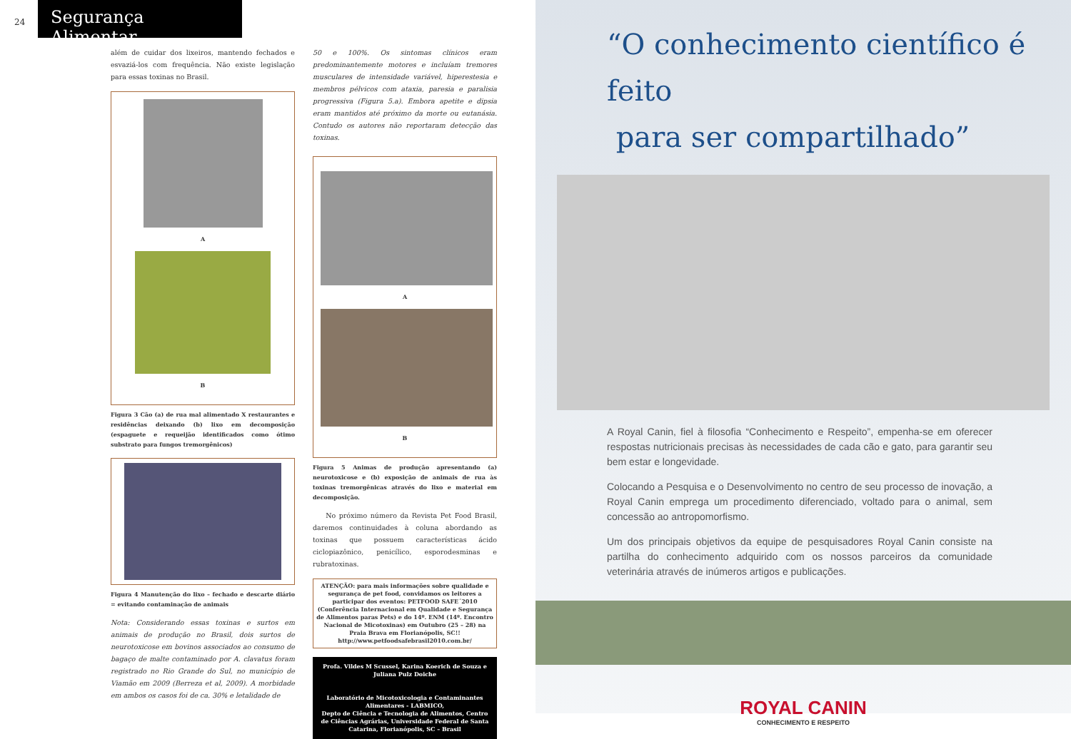24
Segurança Alimentar
além de cuidar dos lixeiros, mantendo fechados e esvaziá-los com frequência. Não existe legislação para essas toxinas no Brasil.
A
B
Figura 3 Cão (a) de rua mal alimentado X restaurantes e residências deixando (b) lixo em decomposição (espaguete e requeijão identificados como ótimo substrato para fungos tremorgênicos)
Figura 4 Manutenção do lixo – fechado e descarte diário = evitando contaminação de animais
Nota: Considerando essas toxinas e surtos em animais de produção no Brasil, dois surtos de neurotoxicose em bovinos associados ao consumo de bagaço de malte contaminado por A. clavatus foram registrado no Rio Grande do Sul, no município de Viamão em 2009 (Berreza et al, 2009). A morbidade em ambos os casos foi de ca. 30% e letalidade de
50 e 100%. Os sintomas clínicos eram predominantemente motores e incluíam tremores musculares de intensidade variável, hiperestesia e membros pélvicos com ataxia, paresia e paralisia progressiva (Figura 5.a). Embora apetite e dipsia eram mantidos até próximo da morte ou eutanásia. Contudo os autores não reportaram detecção das toxinas.
A
B
Figura 5 Animas de produção apresentando (a) neurotoxicose e (b) exposição de animais de rua às toxinas tremorgênicas através do lixo e material em decomposição.
No próximo número da Revista Pet Food Brasil, daremos continuidades à coluna abordando as toxinas que possuem características ácido ciclopiazônico, penicílico, esporodesminas e rubratoxinas.
ATENÇÃO: para mais informações sobre qualidade e segurança de pet food, convidamos os leitores a participar dos eventos: PETFOOD SAFE´2010 (Conferência Internacional em Qualidade e Segurança de Alimentos paras Pets) e do 14º. ENM (14º. Encontro Nacional de Micotoxinas) em Outubro (25 – 28) na Praia Brava em Florianópolis, SC!! http://www.petfoodsafebrasil2010.com.br/
Profa. Vildes M Scussel, Karina Koerich de Souza e Juliana Pulz Doiche
Laboratório de Micotoxicologia e Contaminantes Alimentares - LABMICO,
Depto de Ciência e Tecnologia de Alimentos, Centro de Ciências Agrárias, Universidade Federal de Santa Catarina, Florianópolis, SC – Brasil
“O conhecimento científico é feito
para ser compartilhado”
A Royal Canin, fiel à filosofia “Conhecimento e Respeito”, empenha-se em oferecer respostas nutricionais precisas às necessidades de cada cão e gato, para garantir seu bem estar e longevidade.
Colocando a Pesquisa e o Desenvolvimento no centro de seu processo de inovação, a Royal Canin emprega um procedimento diferenciado, voltado para o animal, sem concessão ao antropomorfismo.
Um dos principais objetivos da equipe de pesquisadores Royal Canin consiste na partilha do conhecimento adquirido com os nossos parceiros da comunidade veterinária através de inúmeros artigos e publicações.
ROYAL CANIN
CONHECIMENTO E RESPEITO